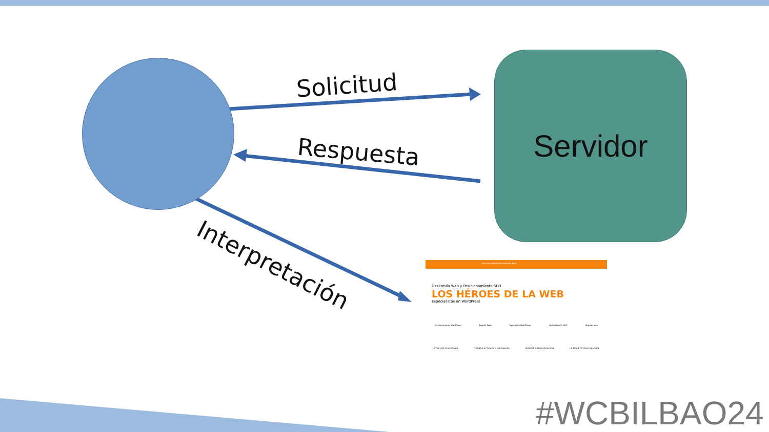Servidor
Solicitud
Respuesta
Interpretación
Servicios Webheroe Portfolio Blog
Desarrollo Web y Posicionamiento SEO
LOS HÉROES DE LA WEB
Especialistas en WordPress
Mantenimiento WordPress Diseño Web Desarrollo WordPress Optimización SEO Alquiler web
WEBS QUE POSICIONAN DISEÑOS ACTUALES Y ORIGINALES SIEMPRE A TU DISPOSICIÓN LA MEJOR TECNOLOGÍA WEB
#WCBILBAO24